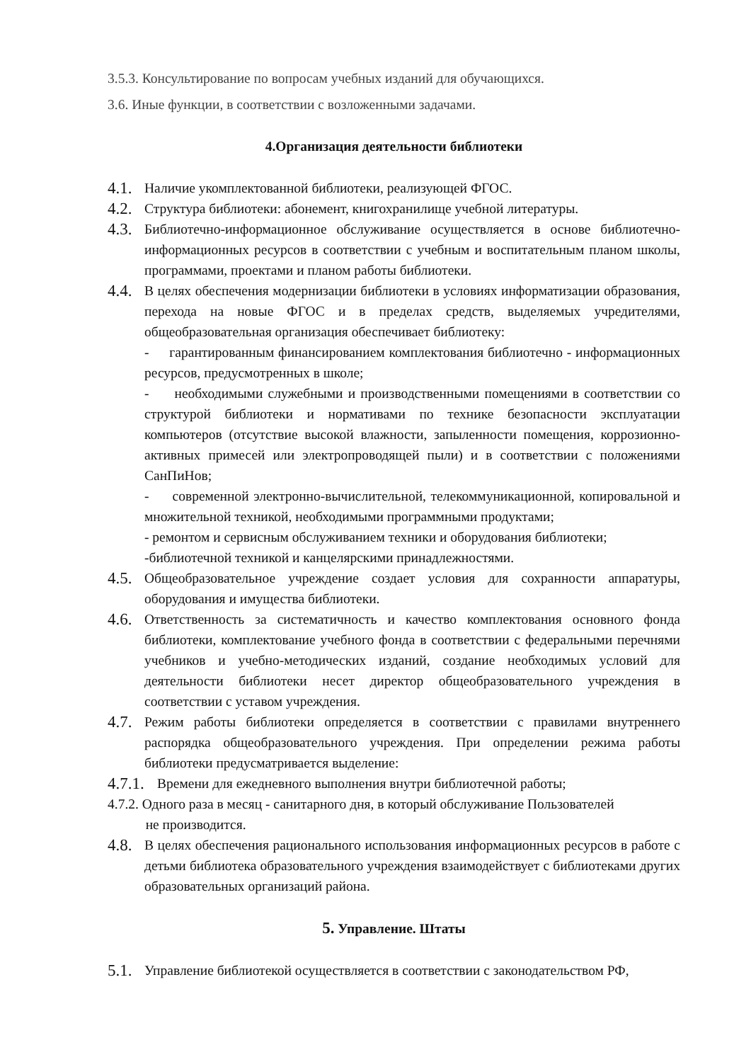3.5.3. Консультирование по вопросам учебных изданий для обучающихся.
3.6. Иные функции, в соответствии с возложенными задачами.
4.Организация деятельности библиотеки
4.1.
Наличие укомплектованной библиотеки, реализующей ФГОС.
4.2.
Структура библиотеки: абонемент, книгохранилище учебной литературы.
4.3.
Библиотечно-информационное обслуживание осуществляется в основе библиотечно-информационных ресурсов в соответствии с учебным и воспитательным планом школы, программами, проектами и планом работы библиотеки.
4.4.
В целях обеспечения модернизации библиотеки в условиях информатизации образования, перехода на новые ФГОС и в пределах средств, выделяемых учредителями, общеобразовательная организация обеспечивает библиотеку:
- гарантированным финансированием комплектования библиотечно - информационных ресурсов, предусмотренных в школе;
- необходимыми служебными и производственными помещениями в соответствии со структурой библиотеки и нормативами по технике безопасности эксплуатации компьютеров (отсутствие высокой влажности, запыленности помещения, коррозионно-активных примесей или электропроводящей пыли) и в соответствии с положениями СанПиНов;
- современной электронно-вычислительной, телекоммуникационной, копировальной и множительной техникой, необходимыми программными продуктами;
- ремонтом и сервисным обслуживанием техники и оборудования библиотеки;
-библиотечной техникой и канцелярскими принадлежностями.
4.5.
Общеобразовательное учреждение создает условия для сохранности аппаратуры, оборудования и имущества библиотеки.
4.6.
Ответственность за систематичность и качество комплектования основного фонда библиотеки, комплектование учебного фонда в соответствии с федеральными перечнями учебников и учебно-методических изданий, создание необходимых условий для деятельности библиотеки несет директор общеобразовательного учреждения в соответствии с уставом учреждения.
4.7.
Режим работы библиотеки определяется в соответствии с правилами внутреннего распорядка общеобразовательного учреждения. При определении режима работы библиотеки предусматривается выделение:
4.7.1.
Времени для ежедневного выполнения внутри библиотечной работы;
4.7.2. Одного раза в месяц - санитарного дня, в который обслуживание Пользователей
не производится.
4.8.
В целях обеспечения рационального использования информационных ресурсов в работе с детьми библиотека образовательного учреждения взаимодействует с библиотеками других образовательных организаций района.
5. Управление. Штаты
5.1.
Управление библиотекой осуществляется в соответствии с законодательством РФ,